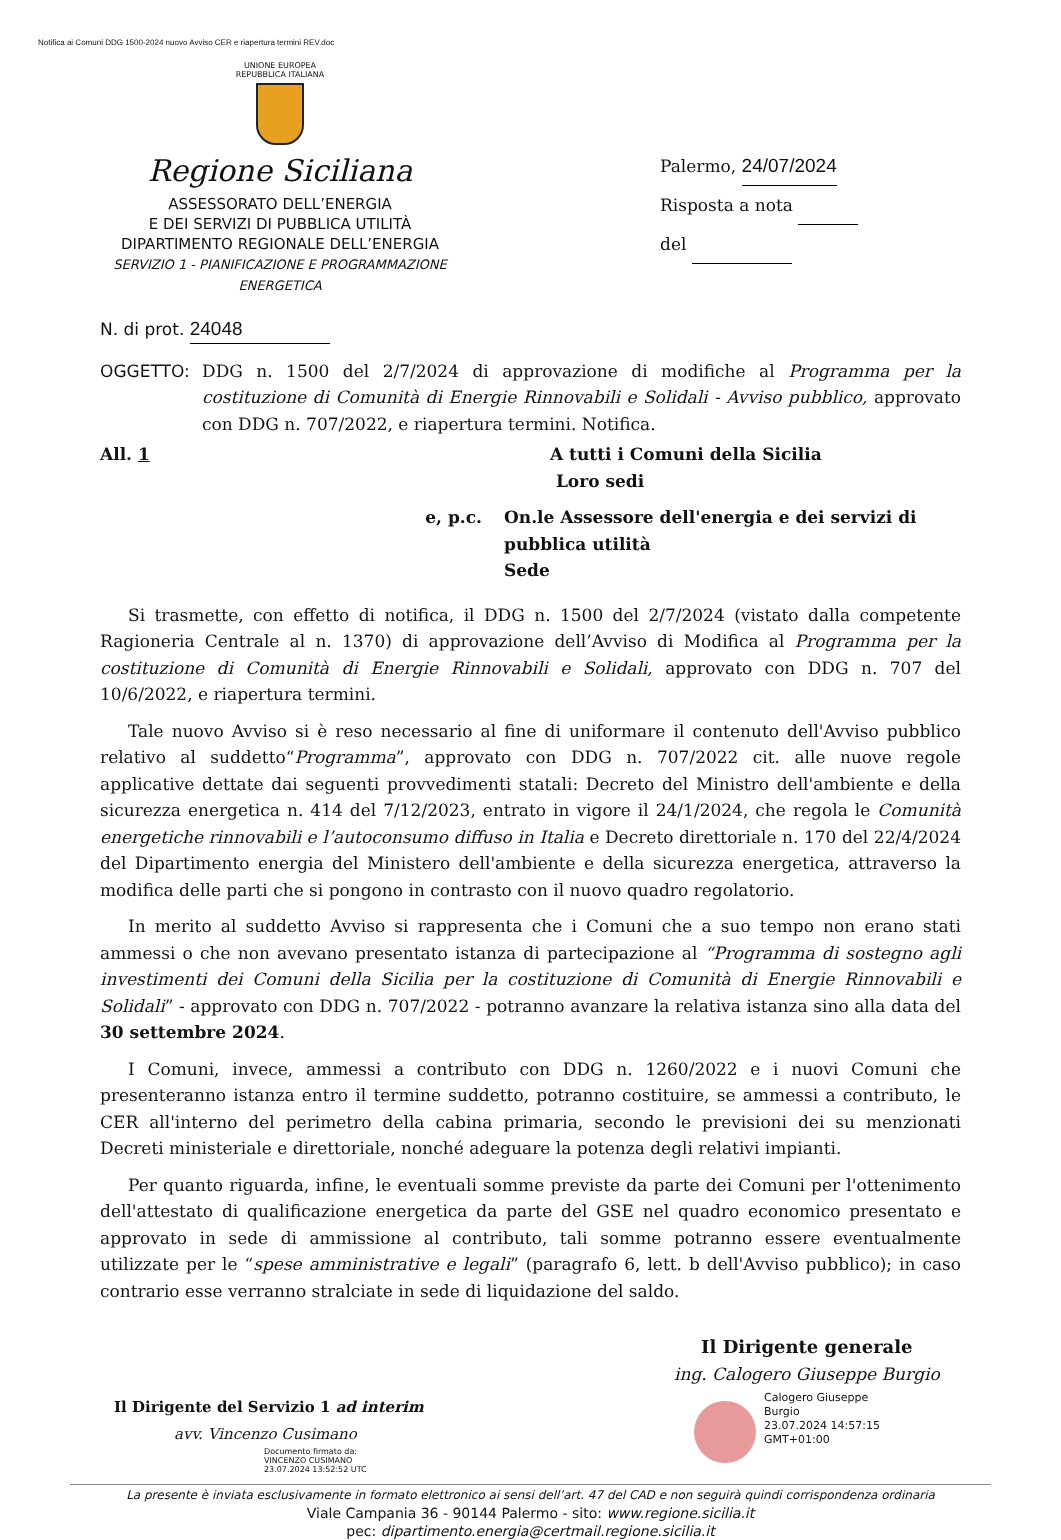Notifica ai Comuni DDG 1500-2024 nuovo Avviso CER e riapertura termini REV.doc
UNIONE EUROPEA
REPUBBLICA ITALIANA
Regione Siciliana
ASSESSORATO DELL’ENERGIA
E DEI SERVIZI DI PUBBLICA UTILITÀ
DIPARTIMENTO REGIONALE DELL’ENERGIA
SERVIZIO 1 - PIANIFICAZIONE E PROGRAMMAZIONE
ENERGETICA
Palermo, 24/07/2024
Risposta a nota
del
N. di prot. 24048
OGGETTO: DDG n. 1500 del 2/7/2024 di approvazione di modifiche al Programma per la costituzione di Comunità di Energie Rinnovabili e Solidali - Avviso pubblico, approvato con DDG n. 707/2022, e riapertura termini. Notifica.
All. 1 A tutti i Comuni della Sicilia
Loro sedi
e, p.c. On.le Assessore dell'energia e dei servizi di pubblica utilità
Sede
Si trasmette, con effetto di notifica, il DDG n. 1500 del 2/7/2024 (vistato dalla competente Ragioneria Centrale al n. 1370) di approvazione dell’Avviso di Modifica al Programma per la costituzione di Comunità di Energie Rinnovabili e Solidali, approvato con DDG n. 707 del 10/6/2022, e riapertura termini.
Tale nuovo Avviso si è reso necessario al fine di uniformare il contenuto dell'Avviso pubblico relativo al suddetto“Programma”, approvato con DDG n. 707/2022 cit. alle nuove regole applicative dettate dai seguenti provvedimenti statali: Decreto del Ministro dell'ambiente e della sicurezza energetica n. 414 del 7/12/2023, entrato in vigore il 24/1/2024, che regola le Comunità energetiche rinnovabili e l’autoconsumo diffuso in Italia e Decreto direttoriale n. 170 del 22/4/2024 del Dipartimento energia del Ministero dell'ambiente e della sicurezza energetica, attraverso la modifica delle parti che si pongono in contrasto con il nuovo quadro regolatorio.
In merito al suddetto Avviso si rappresenta che i Comuni che a suo tempo non erano stati ammessi o che non avevano presentato istanza di partecipazione al “Programma di sostegno agli investimenti dei Comuni della Sicilia per la costituzione di Comunità di Energie Rinnovabili e Solidali” - approvato con DDG n. 707/2022 - potranno avanzare la relativa istanza sino alla data del 30 settembre 2024.
I Comuni, invece, ammessi a contributo con DDG n. 1260/2022 e i nuovi Comuni che presenteranno istanza entro il termine suddetto, potranno costituire, se ammessi a contributo, le CER all'interno del perimetro della cabina primaria, secondo le previsioni dei su menzionati Decreti ministeriale e direttoriale, nonché adeguare la potenza degli relativi impianti.
Per quanto riguarda, infine, le eventuali somme previste da parte dei Comuni per l'ottenimento dell'attestato di qualificazione energetica da parte del GSE nel quadro economico presentato e approvato in sede di ammissione al contributo, tali somme potranno essere eventualmente utilizzate per le “spese amministrative e legali” (paragrafo 6, lett. b dell'Avviso pubblico); in caso contrario esse verranno stralciate in sede di liquidazione del saldo.
Il Dirigente del Servizio 1 ad interim
avv. Vincenzo Cusimano
Documento firmato da:
VINCENZO CUSIMANO
23.07.2024 13:52:52 UTC
Il Dirigente generale
ing. Calogero Giuseppe Burgio
Calogero Giuseppe
Burgio
23.07.2024 14:57:15
GMT+01:00
La presente è inviata esclusivamente in formato elettronico ai sensi dell’art. 47 del CAD e non seguirà quindi corrispondenza ordinaria
Viale Campania 36 - 90144 Palermo - sito: www.regione.sicilia.it
pec: dipartimento.energia@certmail.regione.sicilia.it